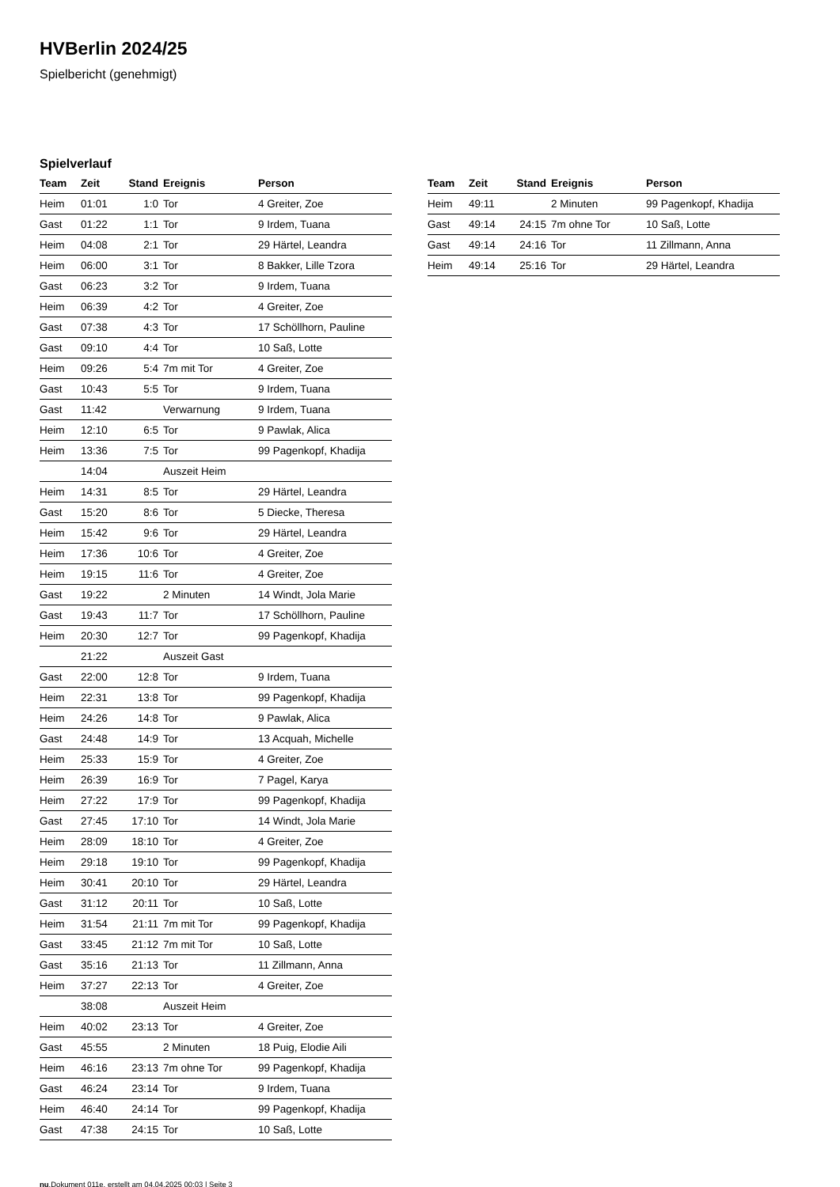HVBerlin 2024/25
Spielbericht (genehmigt)
Spielverlauf
| Team | Zeit | Stand | Ereignis | Person |
| --- | --- | --- | --- | --- |
| Heim | 01:01 | 1:0 | Tor | 4 Greiter, Zoe |
| Gast | 01:22 | 1:1 | Tor | 9 Irdem, Tuana |
| Heim | 04:08 | 2:1 | Tor | 29 Härtel, Leandra |
| Heim | 06:00 | 3:1 | Tor | 8 Bakker, Lille Tzora |
| Gast | 06:23 | 3:2 | Tor | 9 Irdem, Tuana |
| Heim | 06:39 | 4:2 | Tor | 4 Greiter, Zoe |
| Gast | 07:38 | 4:3 | Tor | 17 Schöllhorn, Pauline |
| Gast | 09:10 | 4:4 | Tor | 10 Saß, Lotte |
| Heim | 09:26 | 5:4 | 7m mit Tor | 4 Greiter, Zoe |
| Gast | 10:43 | 5:5 | Tor | 9 Irdem, Tuana |
| Gast | 11:42 | | Verwarnung | 9 Irdem, Tuana |
| Heim | 12:10 | 6:5 | Tor | 9 Pawlak, Alica |
| Heim | 13:36 | 7:5 | Tor | 99 Pagenkopf, Khadija |
| | 14:04 | | Auszeit Heim | |
| Heim | 14:31 | 8:5 | Tor | 29 Härtel, Leandra |
| Gast | 15:20 | 8:6 | Tor | 5 Diecke, Theresa |
| Heim | 15:42 | 9:6 | Tor | 29 Härtel, Leandra |
| Heim | 17:36 | 10:6 | Tor | 4 Greiter, Zoe |
| Heim | 19:15 | 11:6 | Tor | 4 Greiter, Zoe |
| Gast | 19:22 | | 2 Minuten | 14 Windt, Jola Marie |
| Gast | 19:43 | 11:7 | Tor | 17 Schöllhorn, Pauline |
| Heim | 20:30 | 12:7 | Tor | 99 Pagenkopf, Khadija |
| | 21:22 | | Auszeit Gast | |
| Gast | 22:00 | 12:8 | Tor | 9 Irdem, Tuana |
| Heim | 22:31 | 13:8 | Tor | 99 Pagenkopf, Khadija |
| Heim | 24:26 | 14:8 | Tor | 9 Pawlak, Alica |
| Gast | 24:48 | 14:9 | Tor | 13 Acquah, Michelle |
| Heim | 25:33 | 15:9 | Tor | 4 Greiter, Zoe |
| Heim | 26:39 | 16:9 | Tor | 7 Pagel, Karya |
| Heim | 27:22 | 17:9 | Tor | 99 Pagenkopf, Khadija |
| Gast | 27:45 | 17:10 | Tor | 14 Windt, Jola Marie |
| Heim | 28:09 | 18:10 | Tor | 4 Greiter, Zoe |
| Heim | 29:18 | 19:10 | Tor | 99 Pagenkopf, Khadija |
| Heim | 30:41 | 20:10 | Tor | 29 Härtel, Leandra |
| Gast | 31:12 | 20:11 | Tor | 10 Saß, Lotte |
| Heim | 31:54 | 21:11 | 7m mit Tor | 99 Pagenkopf, Khadija |
| Gast | 33:45 | 21:12 | 7m mit Tor | 10 Saß, Lotte |
| Gast | 35:16 | 21:13 | Tor | 11 Zillmann, Anna |
| Heim | 37:27 | 22:13 | Tor | 4 Greiter, Zoe |
| | 38:08 | | Auszeit Heim | |
| Heim | 40:02 | 23:13 | Tor | 4 Greiter, Zoe |
| Gast | 45:55 | | 2 Minuten | 18 Puig, Elodie Aili |
| Heim | 46:16 | 23:13 | 7m ohne Tor | 99 Pagenkopf, Khadija |
| Gast | 46:24 | 23:14 | Tor | 9 Irdem, Tuana |
| Heim | 46:40 | 24:14 | Tor | 99 Pagenkopf, Khadija |
| Gast | 47:38 | 24:15 | Tor | 10 Saß, Lotte |
| Team | Zeit | Stand | Ereignis | Person |
| --- | --- | --- | --- | --- |
| Heim | 49:11 | | 2 Minuten | 99 Pagenkopf, Khadija |
| Gast | 49:14 | 24:15 | 7m ohne Tor | 10 Saß, Lotte |
| Gast | 49:14 | 24:16 | Tor | 11 Zillmann, Anna |
| Heim | 49:14 | 25:16 | Tor | 29 Härtel, Leandra |
nu.Dokument 011e, erstellt am 04.04.2025 00:03 | Seite 3